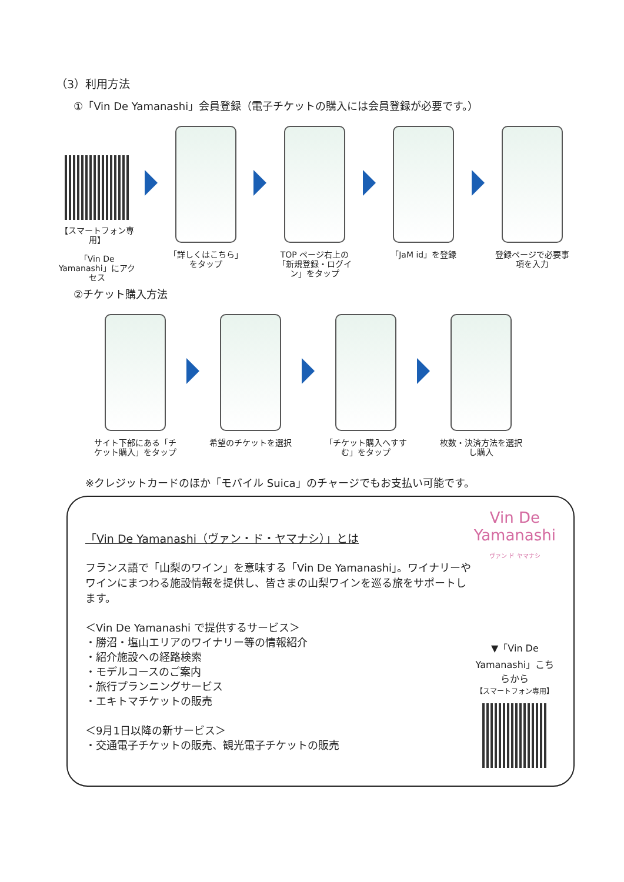（3）利用方法
①「Vin De Yamanashi」会員登録（電子チケットの購入には会員登録が必要です。）
【スマートフォン専用】
「Vin De Yamanashi」にアクセス
「詳しくはこちら」をタップ
TOP ページ右上の「新規登録・ログイン」をタップ
「JaM id」を登録 登録ページで必要事項を入力
②チケット購入方法
サイト下部にある「チケット購入」をタップ
希望のチケットを選択 「チケット購入へすすむ」をタップ
枚数・決済方法を選択し購入
※クレジットカードのほか「モバイル Suica」のチャージでもお支払い可能です。
「Vin De Yamanashi（ヴァン・ド・ヤマナシ）」とは
フランス語で「山梨のワイン」を意味する「Vin De Yamanashi」。ワイナリーやワインにまつわる施設情報を提供し、皆さまの山梨ワインを巡る旅をサポートします。
＜Vin De Yamanashi で提供するサービス＞
・勝沼・塩山エリアのワイナリー等の情報紹介
・紹介施設への経路検索
・モデルコースのご案内
・旅行プランニングサービス
・エキトマチケットの販売
＜9月1日以降の新サービス＞
・交通電子チケットの販売、観光電子チケットの販売
Vin De Yamanashi
ヴァン ド ヤマナシ
▼「Vin De Yamanashi」こちらから
【スマートフォン専用】